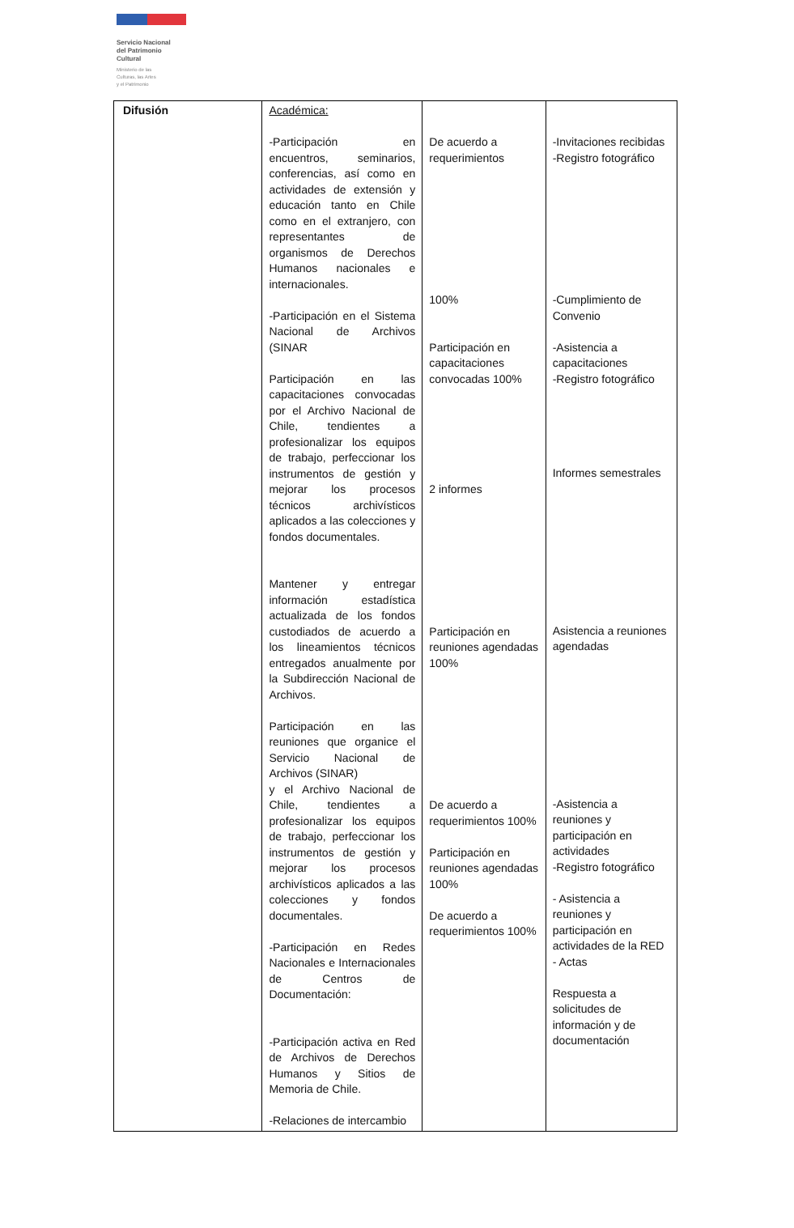Servicio Nacional
del Patrimonio
Cultural
Ministerio de las
Culturas, las Artes
y el Patrimonio
| Difusión | Académica: -Participación en encuentros, seminarios, conferencias, así como en actividades de extensión y educación tanto en Chile como en el extranjero, con representantes de organismos de Derechos Humanos nacionales e internacionales. -Participación en el Sistema Nacional de Archivos (SINAR Participación en las capacitaciones convocadas por el Archivo Nacional de Chile, tendientes a profesionalizar los equipos de trabajo, perfeccionar los instrumentos de gestión y mejorar los procesos técnicos archivísticos aplicados a las colecciones y fondos documentales. Mantener y entregar información estadística actualizada de los fondos custodiados de acuerdo a los lineamientos técnicos entregados anualmente por la Subdirección Nacional de Archivos. Participación en las reuniones que organice el Servicio Nacional de Archivos (SINAR) y el Archivo Nacional de Chile, tendientes a profesionalizar los equipos de trabajo, perfeccionar los instrumentos de gestión y mejorar los procesos archivísticos aplicados a las colecciones y fondos documentales. -Participación en Redes Nacionales e Internacionales de Centros de Documentación: -Participación activa en Red de Archivos de Derechos Humanos y Sitios de Memoria de Chile. -Relaciones de intercambio | De acuerdo a requerimientos 100% Participación en capacitaciones convocadas 100% 2 informes Participación en reuniones agendadas 100% De acuerdo a requerimientos 100% Participación en reuniones agendadas 100% De acuerdo a requerimientos 100% | -Invitaciones recibidas -Registro fotográfico -Cumplimiento de Convenio -Asistencia a capacitaciones -Registro fotográfico Informes semestrales Asistencia a reuniones agendadas -Asistencia a reuniones y participación en actividades -Registro fotográfico - Asistencia a reuniones y participación en actividades de la RED - Actas Respuesta a solicitudes de información y de documentación |